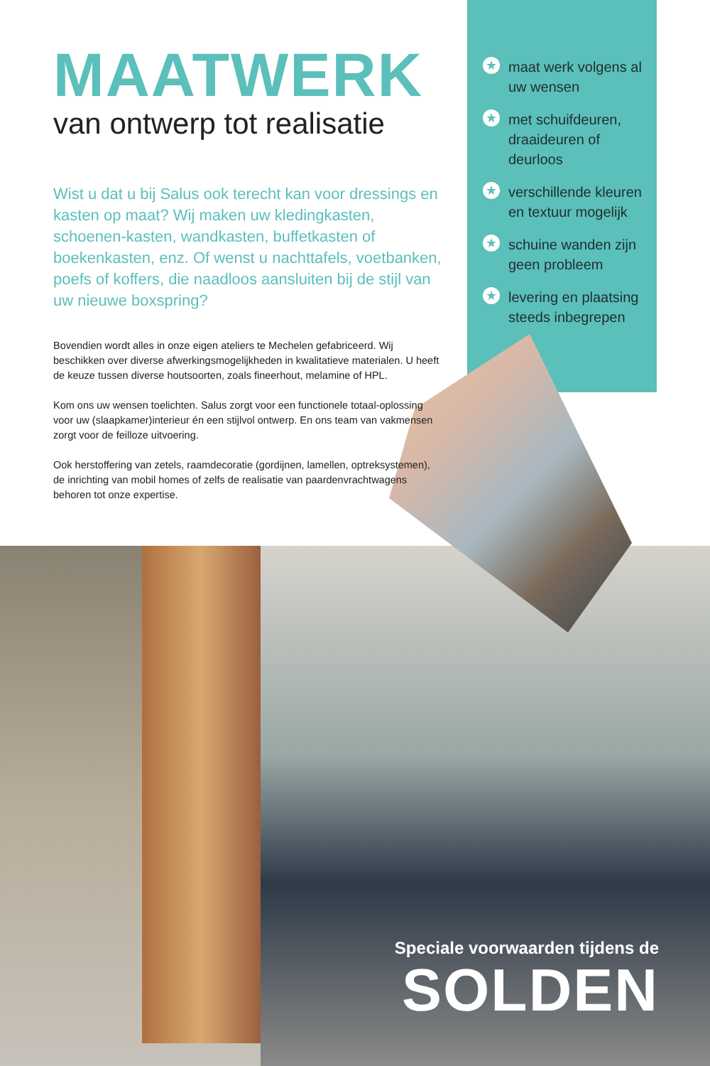MAATWERK
van ontwerp tot realisatie
Wist u dat u bij Salus ook terecht kan voor dressings en kasten op maat? Wij maken uw kledingkasten, schoenen-kasten, wandkasten, buffetkasten of boekenkasten, enz. Of wenst u nachttafels, voetbanken, poefs of koffers, die naadloos aansluiten bij de stijl van uw nieuwe boxspring?
Bovendien wordt alles in onze eigen ateliers te Mechelen gefabriceerd. Wij beschikken over diverse afwerkingsmogelijkheden in kwalitatieve materialen. U heeft de keuze tussen diverse houtsoorten, zoals fineerhout, melamine of HPL.
Kom ons uw wensen toelichten. Salus zorgt voor een functionele totaal-oplossing voor uw (slaapkamer)interieur én een stijlvol ontwerp. En ons team van vakmensen zorgt voor de feilloze uitvoering.
Ook herstoffering van zetels, raamdecoratie (gordijnen, lamellen, optreksystemen), de inrichting van mobil homes of zelfs de realisatie van paardenvrachtwagens behoren tot onze expertise.
★ maat werk volgens al uw wensen
★ met schuifdeuren, draaideuren of deurloos
★ verschillende kleuren en textuur mogelijk
★ schuine wanden zijn geen probleem
★ levering en plaatsing steeds inbegrepen
Speciale voorwaarden tijdens de
SOLDEN